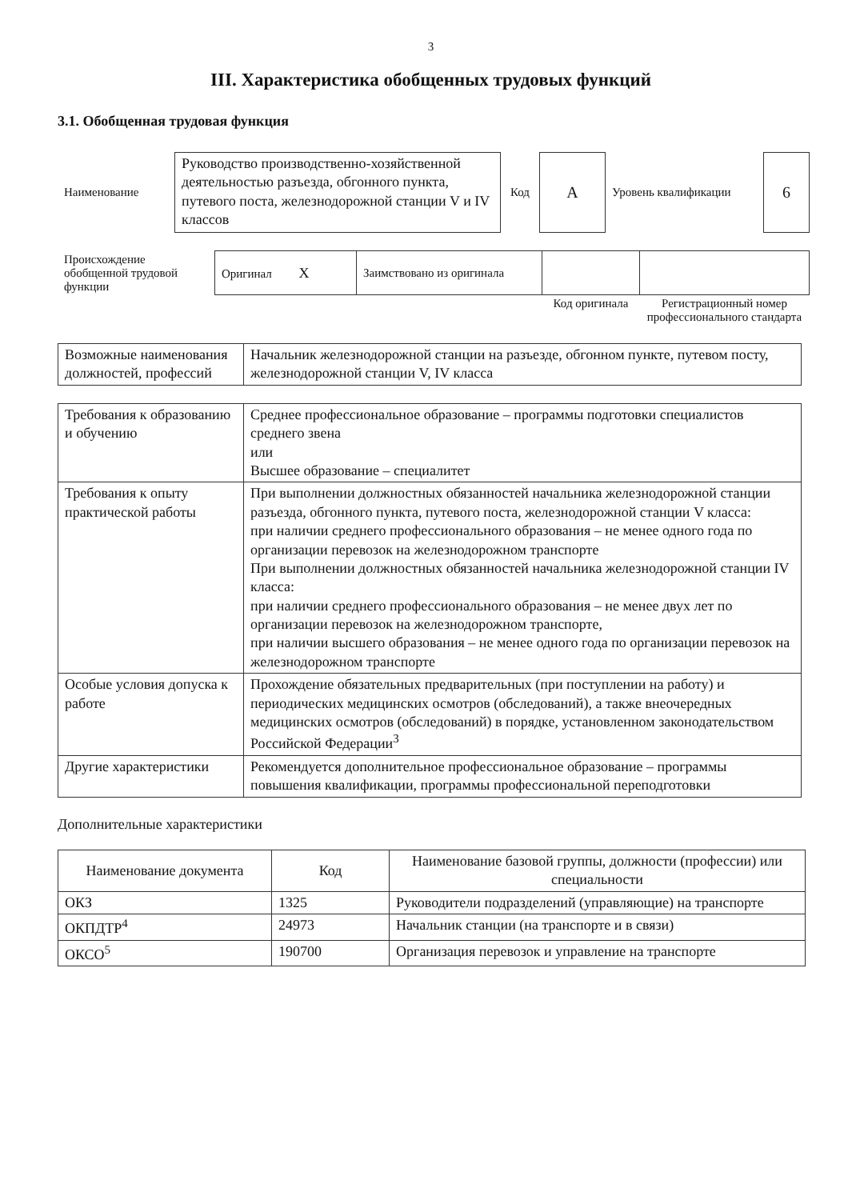3
III. Характеристика обобщенных трудовых функций
3.1. Обобщенная трудовая функция
| Наименование | Руководство производственно-хозяйственной деятельностью разъезда, обгонного пункта, путевого поста, железнодорожной станции V и IV классов | Код | А | Уровень квалификации | 6 |
| Происхождение обобщенной трудовой функции | Оригинал X | Заимствовано из оригинала | | |
| | | | Код оригинала | Регистрационный номер профессионального стандарта |
| Возможные наименования должностей, профессий | Начальник железнодорожной станции на разъезде, обгонном пункте, путевом посту, железнодорожной станции V, IV класса |
| Требования к образованию и обучению | Среднее профессиональное образование – программы подготовки специалистов среднего звена или Высшее образование – специалитет |
| Требования к опыту практической работы | При выполнении должностных обязанностей начальника железнодорожной станции разъезда, обгонного пункта, путевого поста, железнодорожной станции V класса: при наличии среднего профессионального образования – не менее одного года по организации перевозок на железнодорожном транспорте При выполнении должностных обязанностей начальника железнодорожной станции IV класса: при наличии среднего профессионального образования – не менее двух лет по организации перевозок на железнодорожном транспорте, при наличии высшего образования – не менее одного года по организации перевозок на железнодорожном транспорте |
| Особые условия допуска к работе | Прохождение обязательных предварительных (при поступлении на работу) и периодических медицинских осмотров (обследований), а также внеочередных медицинских осмотров (обследований) в порядке, установленном законодательством Российской Федерации<sup>3</sup> |
| Другие характеристики | Рекомендуется дополнительное профессиональное образование – программы повышения квалификации, программы профессиональной переподготовки |
Дополнительные характеристики
| Наименование документа | Код | Наименование базовой группы, должности (профессии) или специальности |
| --- | --- | --- |
| ОКЗ | 1325 | Руководители подразделений (управляющие) на транспорте |
| ОКПДТР<sup>4</sup> | 24973 | Начальник станции (на транспорте и в связи) |
| ОКСО<sup>5</sup> | 190700 | Организация перевозок и управление на транспорте |